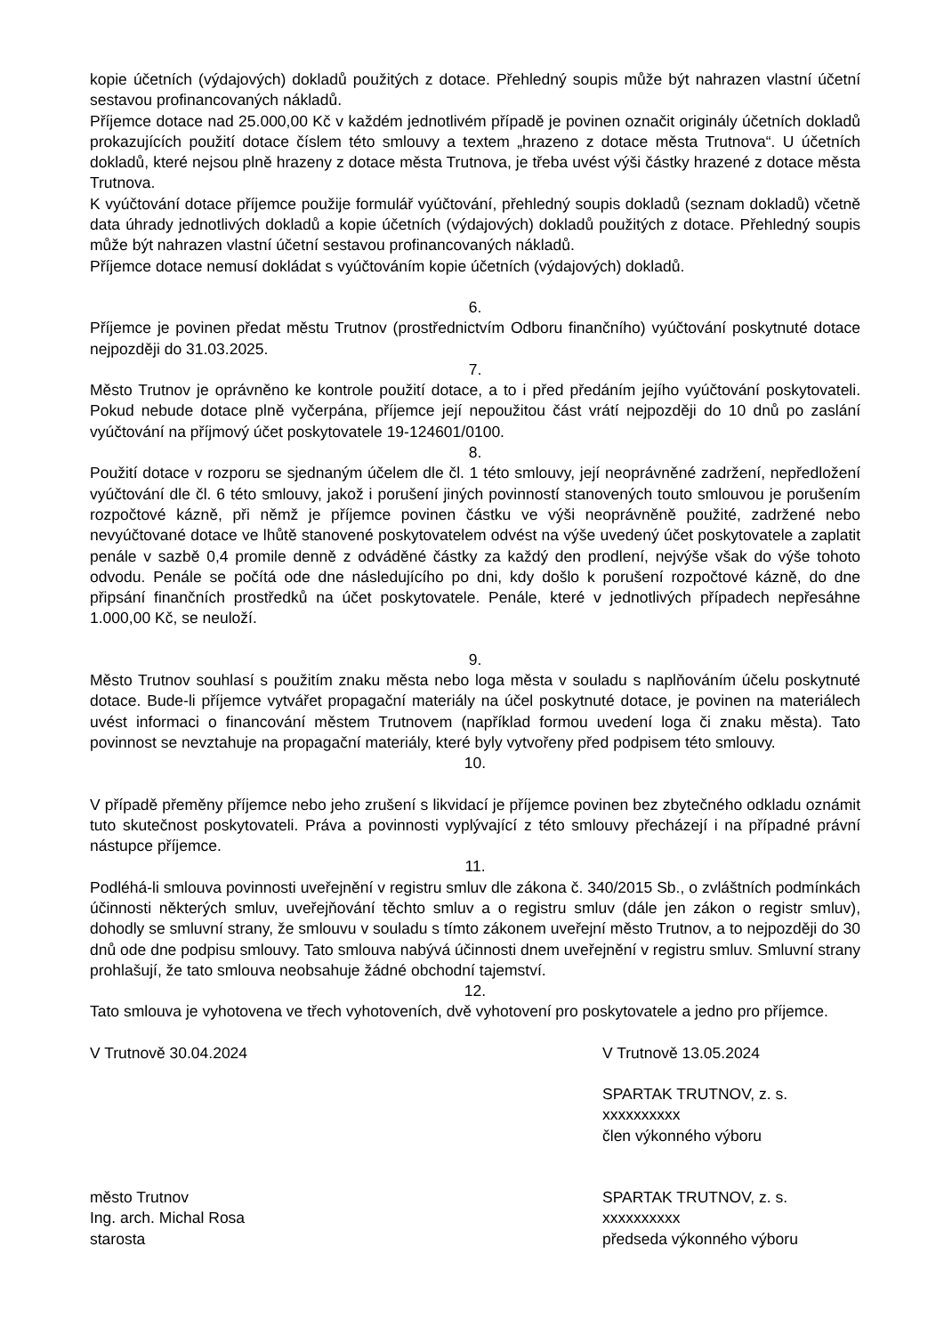kopie účetních (výdajových) dokladů použitých z dotace. Přehledný soupis může být nahrazen vlastní účetní sestavou profinancovaných nákladů.
Příjemce dotace nad 25.000,00 Kč v každém jednotlivém případě je povinen označit originály účetních dokladů prokazujících použití dotace číslem této smlouvy a textem „hrazeno z dotace města Trutnova“. U účetních dokladů, které nejsou plně hrazeny z dotace města Trutnova, je třeba uvést výši částky hrazené z dotace města Trutnova.
K vyúčtování dotace příjemce použije formulář vyúčtování, přehledný soupis dokladů (seznam dokladů) včetně data úhrady jednotlivých dokladů a kopie účetních (výdajových) dokladů použitých z dotace. Přehledný soupis může být nahrazen vlastní účetní sestavou profinancovaných nákladů.
Příjemce dotace nemusí dokládat s vyúčtováním kopie účetních (výdajových) dokladů.
6.
Příjemce je povinen předat městu Trutnov (prostřednictvím Odboru finančního) vyúčtování poskytnuté dotace nejpozději do 31.03.2025.
7.
Město Trutnov je oprávněno ke kontrole použití dotace, a to i před předáním jejího vyúčtování poskytovateli. Pokud nebude dotace plně vyčerpána, příjemce její nepoužitou část vrátí nejpozději do 10 dnů po zaslání vyúčtování na příjmový účet poskytovatele 19-124601/0100.
8.
Použití dotace v rozporu se sjednaným účelem dle čl. 1 této smlouvy, její neoprávněné zadržení, nepředložení vyúčtování dle čl. 6 této smlouvy, jakož i porušení jiných povinností stanovených touto smlouvou je porušením rozpočtové kázně, při němž je příjemce povinen částku ve výši neoprávněně použité, zadržené nebo nevyúčtované dotace ve lhůtě stanovené poskytovatelem odvést na výše uvedený účet poskytovatele a zaplatit penále v sazbě 0,4 promile denně z odváděné částky za každý den prodlení, nejvýše však do výše tohoto odvodu. Penále se počítá ode dne následujícího po dni, kdy došlo k porušení rozpočtové kázně, do dne připsání finančních prostředků na účet poskytovatele. Penále, které v jednotlivých případech nepřesáhne 1.000,00 Kč, se neuloží.
9.
Město Trutnov souhlasí s použitím znaku města nebo loga města v souladu s naplňováním účelu poskytnuté dotace. Bude-li příjemce vytvářet propagační materiály na účel poskytnuté dotace, je povinen na materiálech uvést informaci o financování městem Trutnovem (například formou uvedení loga či znaku města). Tato povinnost se nevztahuje na propagační materiály, které byly vytvořeny před podpisem této smlouvy.
10.
V případě přeměny příjemce nebo jeho zrušení s likvidací je příjemce povinen bez zbytečného odkladu oznámit tuto skutečnost poskytovateli. Práva a povinnosti vyplývající z této smlouvy přecházejí i na případné právní nástupce příjemce.
11.
Podléhá-li smlouva povinnosti uveřejnění v registru smluv dle zákona č. 340/2015 Sb., o zvláštních podmínkách účinnosti některých smluv, uveřejňování těchto smluv a o registru smluv (dále jen zákon o registr smluv), dohodly se smluvní strany, že smlouvu v souladu s tímto zákonem uveřejní město Trutnov, a to nejpozději do 30 dnů ode dne podpisu smlouvy. Tato smlouva nabývá účinnosti dnem uveřejnění v registru smluv. Smluvní strany prohlašují, že tato smlouva neobsahuje žádné obchodní tajemství.
12.
Tato smlouva je vyhotovena ve třech vyhotoveních, dvě vyhotovení pro poskytovatele a jedno pro příjemce.
V Trutnově 30.04.2024 V Trutnově 13.05.2024
SPARTAK TRUTNOV, z. s.
xxxxxxxxxx
člen výkonného výboru
město Trutnov
Ing. arch. Michal Rosa
starosta
SPARTAK TRUTNOV, z. s.
xxxxxxxxxx
předseda výkonného výboru